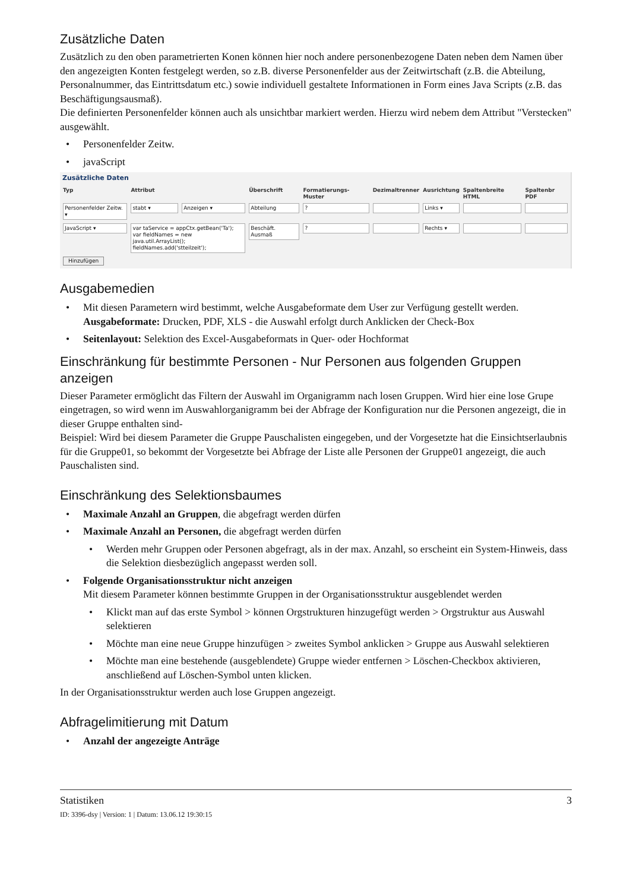Zusätzliche Daten
Zusätzlich zu den oben parametrierten Konen können hier noch andere personenbezogene Daten neben dem Namen über den angezeigten Konten festgelegt werden, so z.B. diverse Personenfelder aus der Zeitwirtschaft (z.B. die Abteilung, Personalnummer, das Eintrittsdatum etc.) sowie individuell gestaltete Informationen in Form eines Java Scripts (z.B. das Beschäftigungsausmaß).
Die definierten Personenfelder können auch als unsichtbar markiert werden. Hierzu wird nebem dem Attribut "Verstecken" ausgewählt.
• Personenfelder Zeitw.
• javaScript
Zusätzliche Daten
| Typ | Attribut | | Überschrift | Formatierungs-Muster | Dezimaltrenner | Ausrichtung | Spaltenbreite HTML | Spaltenbr PDF |
| --- | --- | --- | --- | --- | --- | --- | --- | --- |
| Personenfelder Zeitw. ▾ | stabt ▾ | Anzeigen ▾ | Abteilung | ? | | Links ▾ | | |
| JavaScript ▾ | var taService = appCtx.getBean('Ta'); var fieldNames = new java.util.ArrayList(); fieldNames.add('stteilzeit'); | | Beschäft. Ausmaß | ? | | Rechts ▾ | | |
| Hinzufügen | | | | | | | | |
Ausgabemedien
• Mit diesen Parametern wird bestimmt, welche Ausgabeformate dem User zur Verfügung gestellt werden.
Ausgabeformate: Drucken, PDF, XLS - die Auswahl erfolgt durch Anklicken der Check-Box
• Seitenlayout: Selektion des Excel-Ausgabeformats in Quer- oder Hochformat
Einschränkung für bestimmte Personen - Nur Personen aus folgenden Gruppen anzeigen
Dieser Parameter ermöglicht das Filtern der Auswahl im Organigramm nach losen Gruppen. Wird hier eine lose Grupe eingetragen, so wird wenn im Auswahlorganigramm bei der Abfrage der Konfiguration nur die Personen angezeigt, die in dieser Gruppe enthalten sind-
Beispiel: Wird bei diesem Parameter die Gruppe Pauschalisten eingegeben, und der Vorgesetzte hat die Einsichtserlaubnis für die Gruppe01, so bekommt der Vorgesetzte bei Abfrage der Liste alle Personen der Gruppe01 angezeigt, die auch Pauschalisten sind.
Einschränkung des Selektionsbaumes
• Maximale Anzahl an Gruppen, die abgefragt werden dürfen
• Maximale Anzahl an Personen, die abgefragt werden dürfen
• Werden mehr Gruppen oder Personen abgefragt, als in der max. Anzahl, so erscheint ein System-Hinweis, dass die Selektion diesbezüglich angepasst werden soll.
• Folgende Organisationsstruktur nicht anzeigen
Mit diesem Parameter können bestimmte Gruppen in der Organisationsstruktur ausgeblendet werden
• Klickt man auf das erste Symbol > können Orgstrukturen hinzugefügt werden > Orgstruktur aus Auswahl selektieren
• Möchte man eine neue Gruppe hinzufügen > zweites Symbol anklicken > Gruppe aus Auswahl selektieren
• Möchte man eine bestehende (ausgeblendete) Gruppe wieder entfernen > Löschen-Checkbox aktivieren, anschließend auf Löschen-Symbol unten klicken.
In der Organisationsstruktur werden auch lose Gruppen angezeigt.
Abfragelimitierung mit Datum
• Anzahl der angezeigte Anträge
Statistiken 3
ID: 3396-dsy | Version: 1 | Datum: 13.06.12 19:30:15